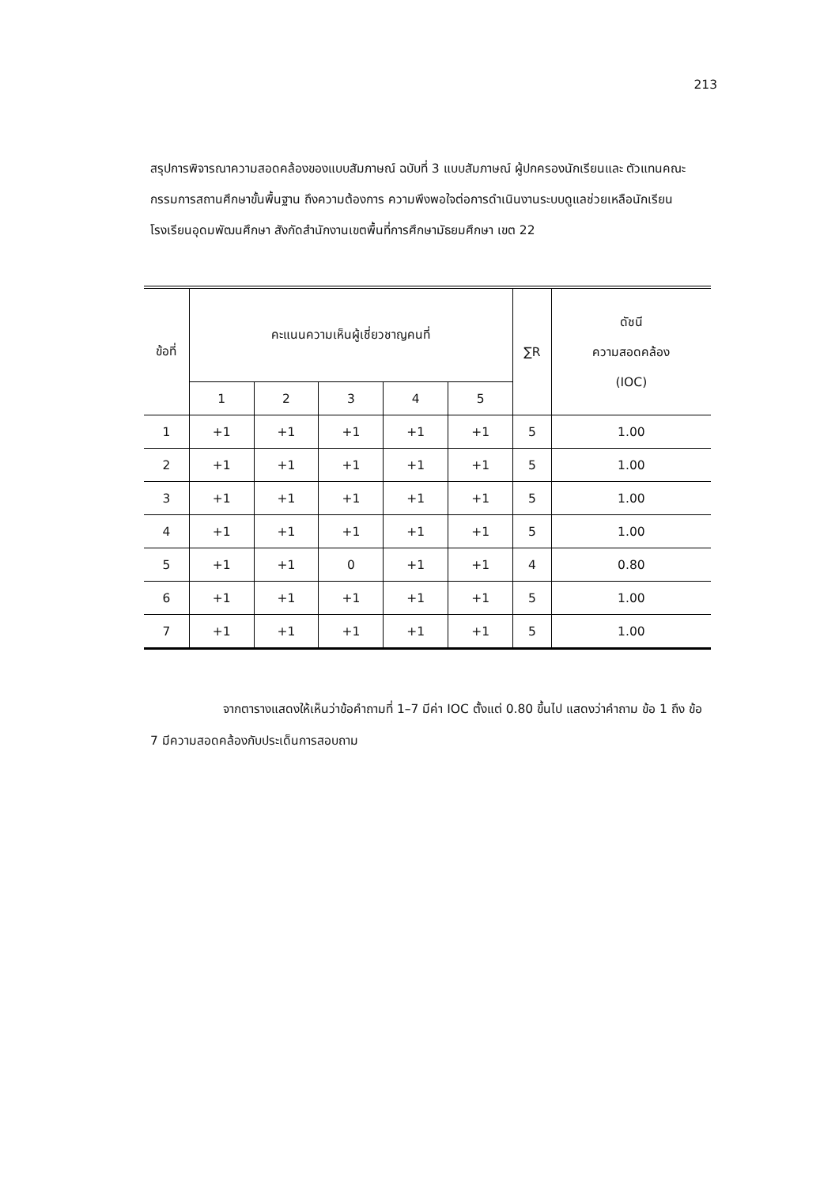213
สรุปการพิจารณาความสอดคล้องของแบบสัมภาษณ์ ฉบับที่ 3 แบบสัมภาษณ์ ผู้ปกครองนักเรียนและ ตัวแทนคณะกรรมการสถานศึกษาขั้นพื้นฐาน ถึงความต้องการ ความพึงพอใจต่อการดำเนินงานระบบดูแลช่วยเหลือนักเรียน โรงเรียนอุดมพัฒนศึกษา สังกัดสำนักงานเขตพื้นที่การศึกษามัธยมศึกษา เขต 22
| ข้อที่ | คะแนนความเห็นผู้เชี่ยวชาญคนที่ | | | | | ∑R | ดัชนี ความสอดคล้อง (IOC) |
| --- | --- | --- | --- | --- | --- | --- | --- |
| | 1 | 2 | 3 | 4 | 5 | | |
| 1 | +1 | +1 | +1 | +1 | +1 | 5 | 1.00 |
| 2 | +1 | +1 | +1 | +1 | +1 | 5 | 1.00 |
| 3 | +1 | +1 | +1 | +1 | +1 | 5 | 1.00 |
| 4 | +1 | +1 | +1 | +1 | +1 | 5 | 1.00 |
| 5 | +1 | +1 | 0 | +1 | +1 | 4 | 0.80 |
| 6 | +1 | +1 | +1 | +1 | +1 | 5 | 1.00 |
| 7 | +1 | +1 | +1 | +1 | +1 | 5 | 1.00 |
จากตารางแสดงให้เห็นว่าข้อคำถามที่ 1–7 มีค่า IOC ตั้งแต่ 0.80 ขึ้นไป แสดงว่าคำถาม ข้อ 1 ถึง ข้อ 7 มีความสอดคล้องกับประเด็นการสอบถาม